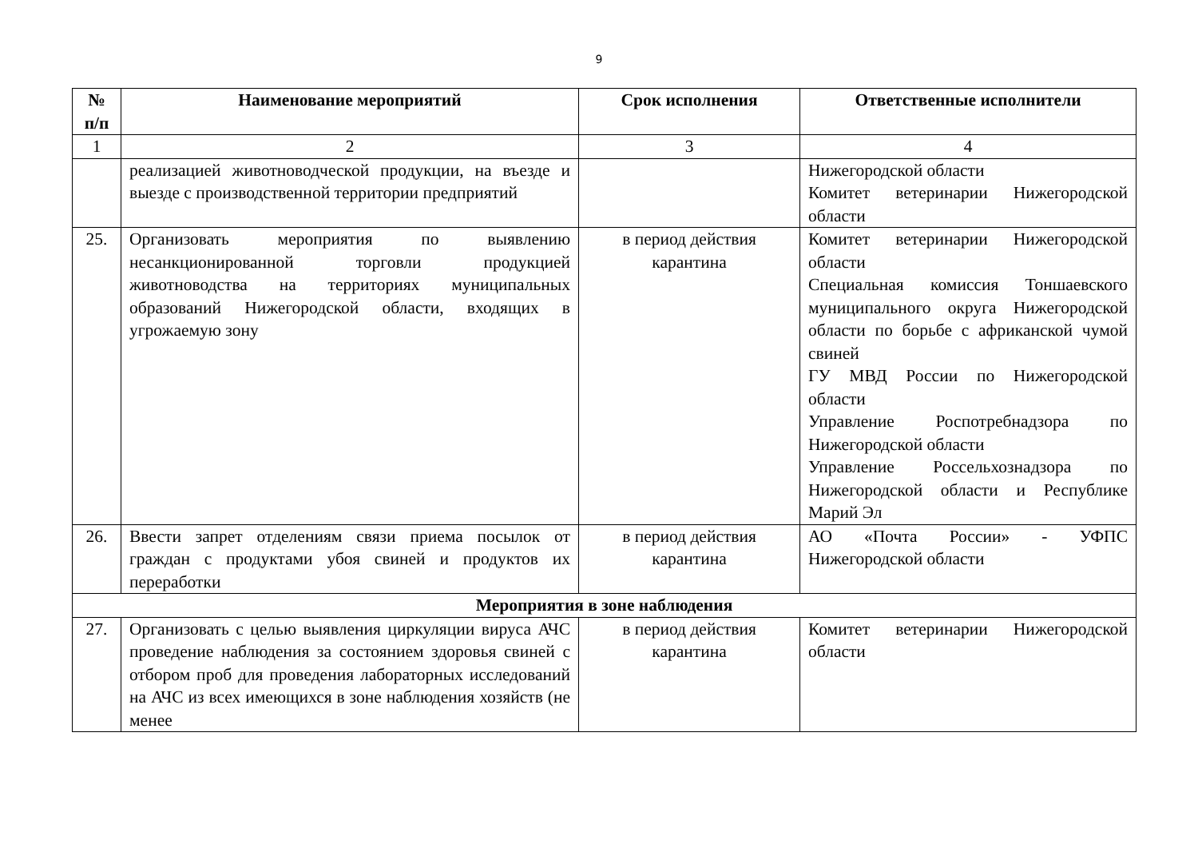9
| № п/п | Наименование мероприятий | Срок исполнения | Ответственные исполнители |
| --- | --- | --- | --- |
| 1 | 2 | 3 | 4 |
| | реализацией животноводческой продукции, на въезде и выезде с производственной территории предприятий | | Нижегородской области Комитет ветеринарии Нижегородской области |
| 25. | Организовать мероприятия по выявлению несанкционированной торговли продукцией животноводства на территориях муниципальных образований Нижегородской области, входящих в угрожаемую зону | в период действия карантина | Комитет ветеринарии Нижегородской области Специальная комиссия Тоншаевского муниципального округа Нижегородской области по борьбе с африканской чумой свиней ГУ МВД России по Нижегородской области Управление Роспотребнадзора по Нижегородской области Управление Россельхознадзора по Нижегородской области и Республике Марий Эл |
| 26. | Ввести запрет отделениям связи приема посылок от граждан с продуктами убоя свиней и продуктов их переработки | в период действия карантина | АО «Почта России» - УФПС Нижегородской области |
| Мероприятия в зоне наблюдения | | | |
| 27. | Организовать с целью выявления циркуляции вируса АЧС проведение наблюдения за состоянием здоровья свиней с отбором проб для проведения лабораторных исследований на АЧС из всех имеющихся в зоне наблюдения хозяйств (не менее | в период действия карантина | Комитет ветеринарии Нижегородской области |